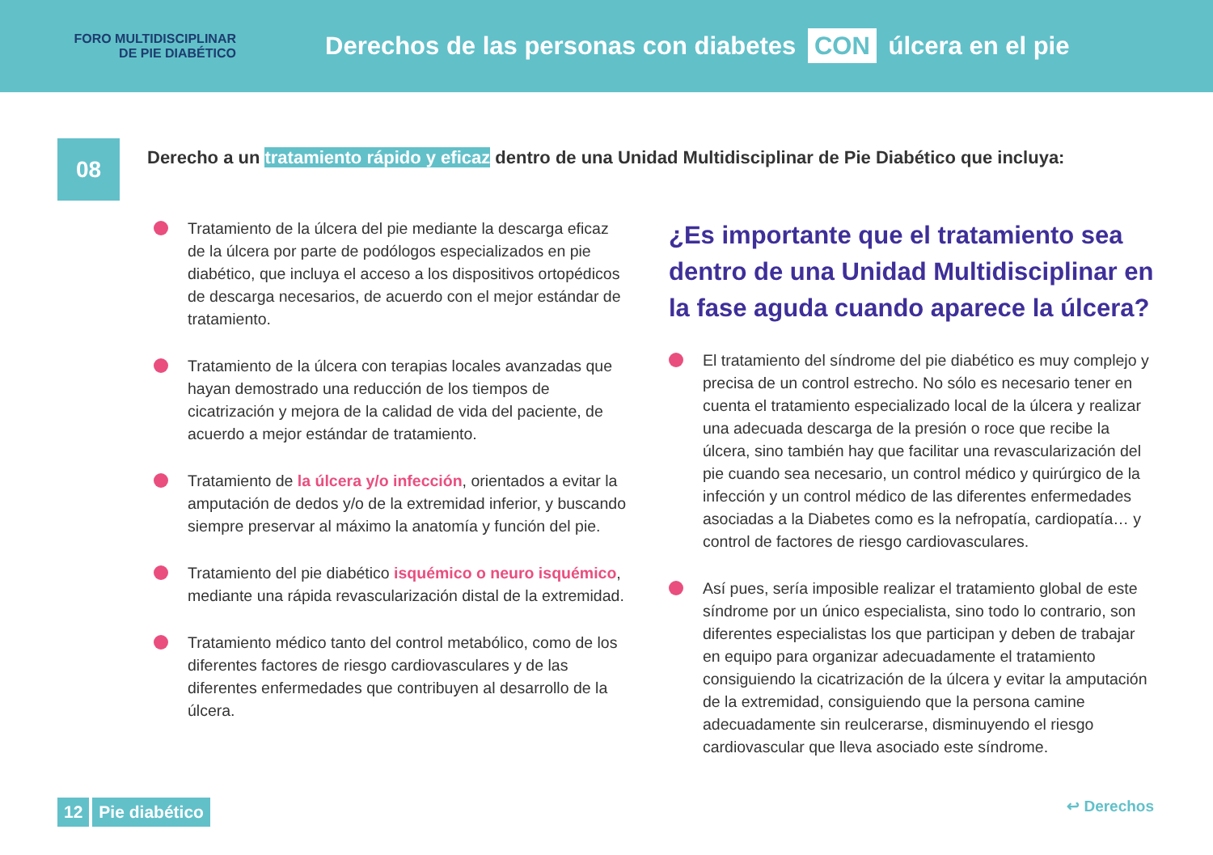FORO MULTIDISCIPLINAR
DE PIE DIABÉTICO
Derechos de las personas con diabetes CON úlcera en el pie
08
Derecho a un tratamiento rápido y eficaz dentro de una Unidad Multidisciplinar de Pie Diabético que incluya:
Tratamiento de la úlcera del pie mediante la descarga eficaz de la úlcera por parte de podólogos especializados en pie diabético, que incluya el acceso a los dispositivos ortopédicos de descarga necesarios, de acuerdo con el mejor estándar de tratamiento.
Tratamiento de la úlcera con terapias locales avanzadas que hayan demostrado una reducción de los tiempos de cicatrización y mejora de la calidad de vida del paciente, de acuerdo a mejor estándar de tratamiento.
Tratamiento de la úlcera y/o infección, orientados a evitar la amputación de dedos y/o de la extremidad inferior, y buscando siempre preservar al máximo la anatomía y función del pie.
Tratamiento del pie diabético isquémico o neuro isquémico, mediante una rápida revascularización distal de la extremidad.
Tratamiento médico tanto del control metabólico, como de los diferentes factores de riesgo cardiovasculares y de las diferentes enfermedades que contribuyen al desarrollo de la úlcera.
¿Es importante que el tratamiento sea dentro de una Unidad Multidisciplinar en la fase aguda cuando aparece la úlcera?
El tratamiento del síndrome del pie diabético es muy complejo y precisa de un control estrecho. No sólo es necesario tener en cuenta el tratamiento especializado local de la úlcera y realizar una adecuada descarga de la presión o roce que recibe la úlcera, sino también hay que facilitar una revascularización del pie cuando sea necesario, un control médico y quirúrgico de la infección y un control médico de las diferentes enfermedades asociadas a la Diabetes como es la nefropatía, cardiopatía… y control de factores de riesgo cardiovasculares.
Así pues, sería imposible realizar el tratamiento global de este síndrome por un único especialista, sino todo lo contrario, son diferentes especialistas los que participan y deben de trabajar en equipo para organizar adecuadamente el tratamiento consiguiendo la cicatrización de la úlcera y evitar la amputación de la extremidad, consiguiendo que la persona camine adecuadamente sin reulcerarse, disminuyendo el riesgo cardiovascular que lleva asociado este síndrome.
12 Pie diabético ↩ Derechos